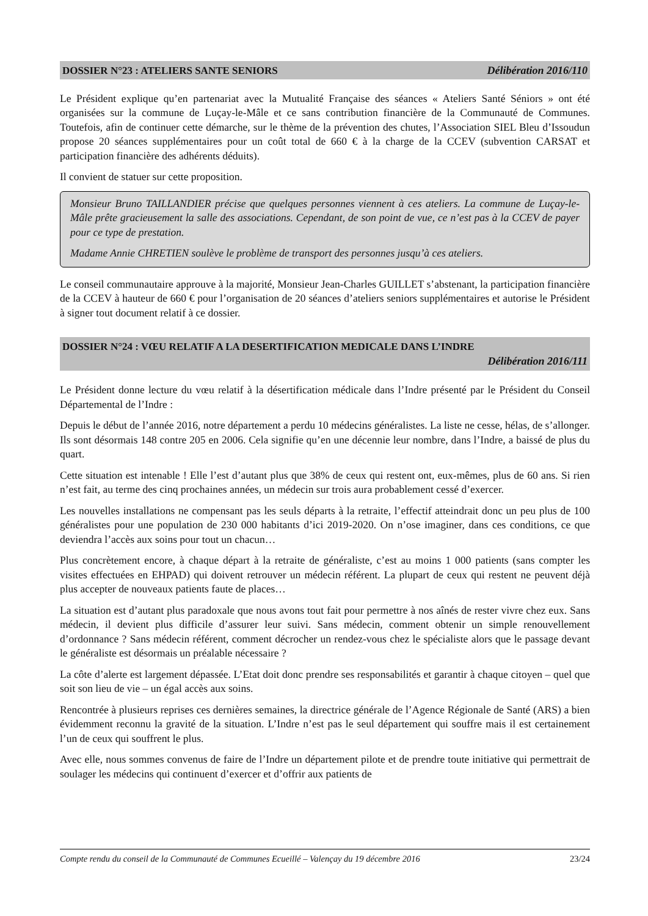DOSSIER N°23 : ATELIERS SANTE SENIORS Délibération 2016/110
Le Président explique qu’en partenariat avec la Mutualité Française des séances « Ateliers Santé Séniors » ont été organisées sur la commune de Luçay-le-Mâle et ce sans contribution financière de la Communauté de Communes. Toutefois, afin de continuer cette démarche, sur le thème de la prévention des chutes, l’Association SIEL Bleu d’Issoudun propose 20 séances supplémentaires pour un coût total de 660 € à la charge de la CCEV (subvention CARSAT et participation financière des adhérents déduits).
Il convient de statuer sur cette proposition.
Monsieur Bruno TAILLANDIER précise que quelques personnes viennent à ces ateliers. La commune de Luçay-le-Mâle prête gracieusement la salle des associations. Cependant, de son point de vue, ce n’est pas à la CCEV de payer pour ce type de prestation.
Madame Annie CHRETIEN soulève le problème de transport des personnes jusqu’à ces ateliers.
Le conseil communautaire approuve à la majorité, Monsieur Jean-Charles GUILLET s’abstenant, la participation financière de la CCEV à hauteur de 660 € pour l’organisation de 20 séances d’ateliers seniors supplémentaires et autorise le Président à signer tout document relatif à ce dossier.
DOSSIER N°24 : VŒU RELATIF A LA DESERTIFICATION MEDICALE DANS L’INDRE
Délibération 2016/111
Le Président donne lecture du vœu relatif à la désertification médicale dans l’Indre présenté par le Président du Conseil Départemental de l’Indre :
Depuis le début de l’année 2016, notre département a perdu 10 médecins généralistes. La liste ne cesse, hélas, de s’allonger. Ils sont désormais 148 contre 205 en 2006. Cela signifie qu’en une décennie leur nombre, dans l’Indre, a baissé de plus du quart.
Cette situation est intenable ! Elle l’est d’autant plus que 38% de ceux qui restent ont, eux-mêmes, plus de 60 ans. Si rien n’est fait, au terme des cinq prochaines années, un médecin sur trois aura probablement cessé d’exercer.
Les nouvelles installations ne compensant pas les seuls départs à la retraite, l’effectif atteindrait donc un peu plus de 100 généralistes pour une population de 230 000 habitants d’ici 2019-2020. On n’ose imaginer, dans ces conditions, ce que deviendra l’accès aux soins pour tout un chacun…
Plus concrètement encore, à chaque départ à la retraite de généraliste, c’est au moins 1 000 patients (sans compter les visites effectuées en EHPAD) qui doivent retrouver un médecin référent. La plupart de ceux qui restent ne peuvent déjà plus accepter de nouveaux patients faute de places…
La situation est d’autant plus paradoxale que nous avons tout fait pour permettre à nos aînés de rester vivre chez eux. Sans médecin, il devient plus difficile d’assurer leur suivi. Sans médecin, comment obtenir un simple renouvellement d’ordonnance ? Sans médecin référent, comment décrocher un rendez-vous chez le spécialiste alors que le passage devant le généraliste est désormais un préalable nécessaire ?
La côte d’alerte est largement dépassée. L’Etat doit donc prendre ses responsabilités et garantir à chaque citoyen – quel que soit son lieu de vie – un égal accès aux soins.
Rencontrée à plusieurs reprises ces dernières semaines, la directrice générale de l’Agence Régionale de Santé (ARS) a bien évidemment reconnu la gravité de la situation. L’Indre n’est pas le seul département qui souffre mais il est certainement l’un de ceux qui souffrent le plus.
Avec elle, nous sommes convenus de faire de l’Indre un département pilote et de prendre toute initiative qui permettrait de soulager les médecins qui continuent d’exercer et d’offrir aux patients de
Compte rendu du conseil de la Communauté de Communes Ecueillé – Valençay du 19 décembre 2016 23/24